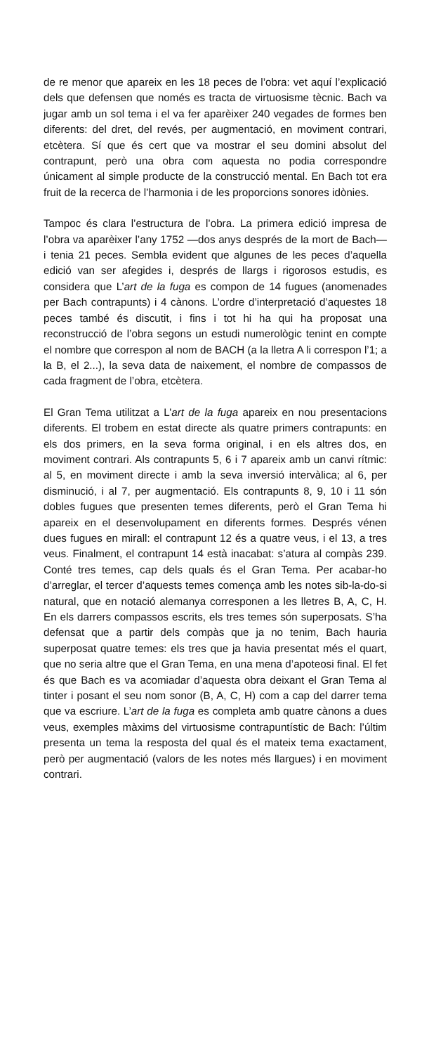de re menor que apareix en les 18 peces de l’obra: vet aquí l’explicació dels que defensen que només es tracta de virtuosisme tècnic. Bach va jugar amb un sol tema i el va fer aparèixer 240 vegades de formes ben diferents: del dret, del revés, per augmentació, en moviment contrari, etcètera. Sí que és cert que va mostrar el seu domini absolut del contrapunt, però una obra com aquesta no podia correspondre únicament al simple producte de la construcció mental. En Bach tot era fruit de la recerca de l’harmonia i de les proporcions sonores idònies.
Tampoc és clara l’estructura de l’obra. La primera edició impresa de l’obra va aparèixer l’any 1752 —dos anys després de la mort de Bach— i tenia 21 peces. Sembla evident que algunes de les peces d’aquella edició van ser afegides i, després de llargs i rigorosos estudis, es considera que L’art de la fuga es compon de 14 fugues (anomenades per Bach contrapunts) i 4 cànons. L’ordre d’interpretació d’aquestes 18 peces també és discutit, i fins i tot hi ha qui ha proposat una reconstrucció de l’obra segons un estudi numerològic tenint en compte el nombre que correspon al nom de BACH (a la lletra A li correspon l’1; a la B, el 2...), la seva data de naixement, el nombre de compassos de cada fragment de l’obra, etcètera.
El Gran Tema utilitzat a L’art de la fuga apareix en nou presentacions diferents. El trobem en estat directe als quatre primers contrapunts: en els dos primers, en la seva forma original, i en els altres dos, en moviment contrari. Als contrapunts 5, 6 i 7 apareix amb un canvi rítmic: al 5, en moviment directe i amb la seva inversió intervàlica; al 6, per disminució, i al 7, per augmentació. Els contrapunts 8, 9, 10 i 11 són dobles fugues que presenten temes diferents, però el Gran Tema hi apareix en el desenvolupament en diferents formes. Després vénen dues fugues en mirall: el contrapunt 12 és a quatre veus, i el 13, a tres veus. Finalment, el contrapunt 14 està inacabat: s’atura al compàs 239. Conté tres temes, cap dels quals és el Gran Tema. Per acabar-ho d’arreglar, el tercer d’aquests temes comença amb les notes sib-la-do-si natural, que en notació alemanya corresponen a les lletres B, A, C, H. En els darrers compassos escrits, els tres temes són superposats. S’ha defensat que a partir dels compàs que ja no tenim, Bach hauria superposat quatre temes: els tres que ja havia presentat més el quart, que no seria altre que el Gran Tema, en una mena d’apoteosi final. El fet és que Bach es va acomiadar d’aquesta obra deixant el Gran Tema al tinter i posant el seu nom sonor (B, A, C, H) com a cap del darrer tema que va escriure. L’art de la fuga es completa amb quatre cànons a dues veus, exemples màxims del virtuosisme contrapuntístic de Bach: l’últim presenta un tema la resposta del qual és el mateix tema exactament, però per augmentació (valors de les notes més llargues) i en moviment contrari.